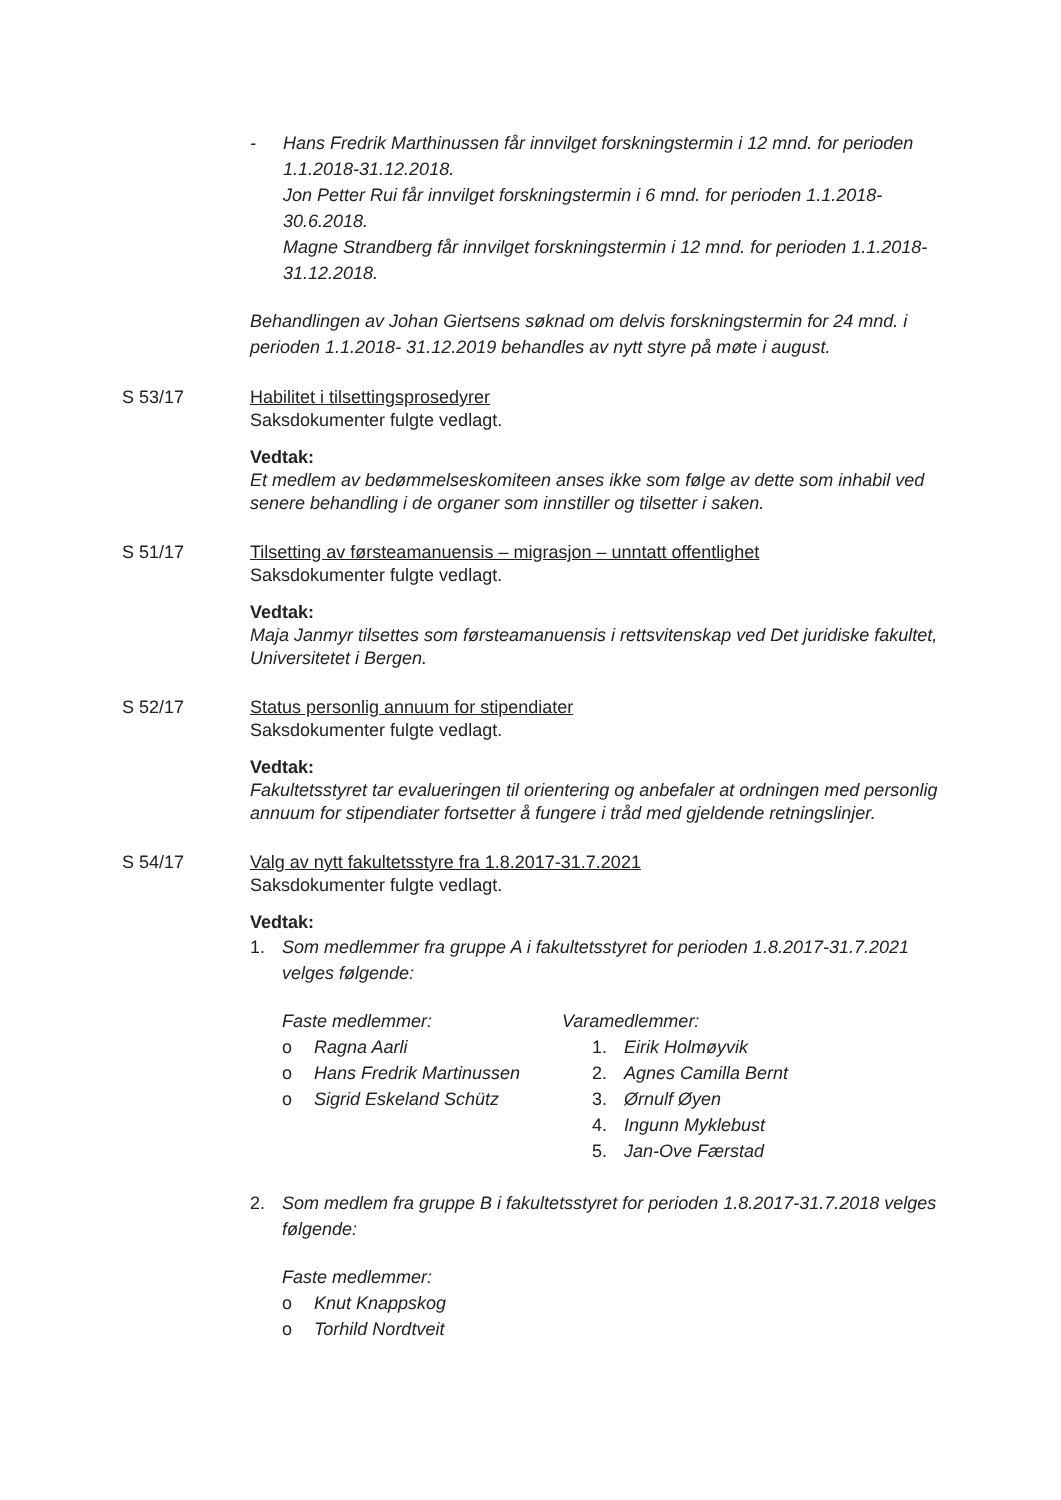- Hans Fredrik Marthinussen får innvilget forskningstermin i 12 mnd. for perioden 1.1.2018-31.12.2018.
Jon Petter Rui får innvilget forskningstermin i 6 mnd. for perioden 1.1.2018-30.6.2018.
Magne Strandberg får innvilget forskningstermin i 12 mnd. for perioden 1.1.2018-31.12.2018.
Behandlingen av Johan Giertsens søknad om delvis forskningstermin for 24 mnd. i perioden 1.1.2018- 31.12.2019 behandles av nytt styre på møte i august.
S 53/17 Habilitet i tilsettingsprosedyrer
Saksdokumenter fulgte vedlagt.
Vedtak:
Et medlem av bedømmelseskomiteen anses ikke som følge av dette som inhabil ved senere behandling i de organer som innstiller og tilsetter i saken.
S 51/17 Tilsetting av førsteamanuensis – migrasjon – unntatt offentlighet
Saksdokumenter fulgte vedlagt.
Vedtak:
Maja Janmyr tilsettes som førsteamanuensis i rettsvitenskap ved Det juridiske fakultet, Universitetet i Bergen.
S 52/17 Status personlig annuum for stipendiater
Saksdokumenter fulgte vedlagt.
Vedtak:
Fakultetsstyret tar evalueringen til orientering og anbefaler at ordningen med personlig annuum for stipendiater fortsetter å fungere i tråd med gjeldende retningslinjer.
S 54/17 Valg av nytt fakultetsstyre fra 1.8.2017-31.7.2021
Saksdokumenter fulgte vedlagt.
Vedtak:
1. Som medlemmer fra gruppe A i fakultetsstyret for perioden 1.8.2017-31.7.2021 velges følgende:
Faste medlemmer:
o Ragna Aarli
o Hans Fredrik Martinussen
o Sigrid Eskeland Schütz
Varamedlemmer:
1. Eirik Holmøyvik
2. Agnes Camilla Bernt
3. Ørnulf Øyen
4. Ingunn Myklebust
5. Jan-Ove Færstad
2. Som medlem fra gruppe B i fakultetsstyret for perioden 1.8.2017-31.7.2018 velges følgende:
Faste medlemmer:
o Knut Knappskog
o Torhild Nordtveit